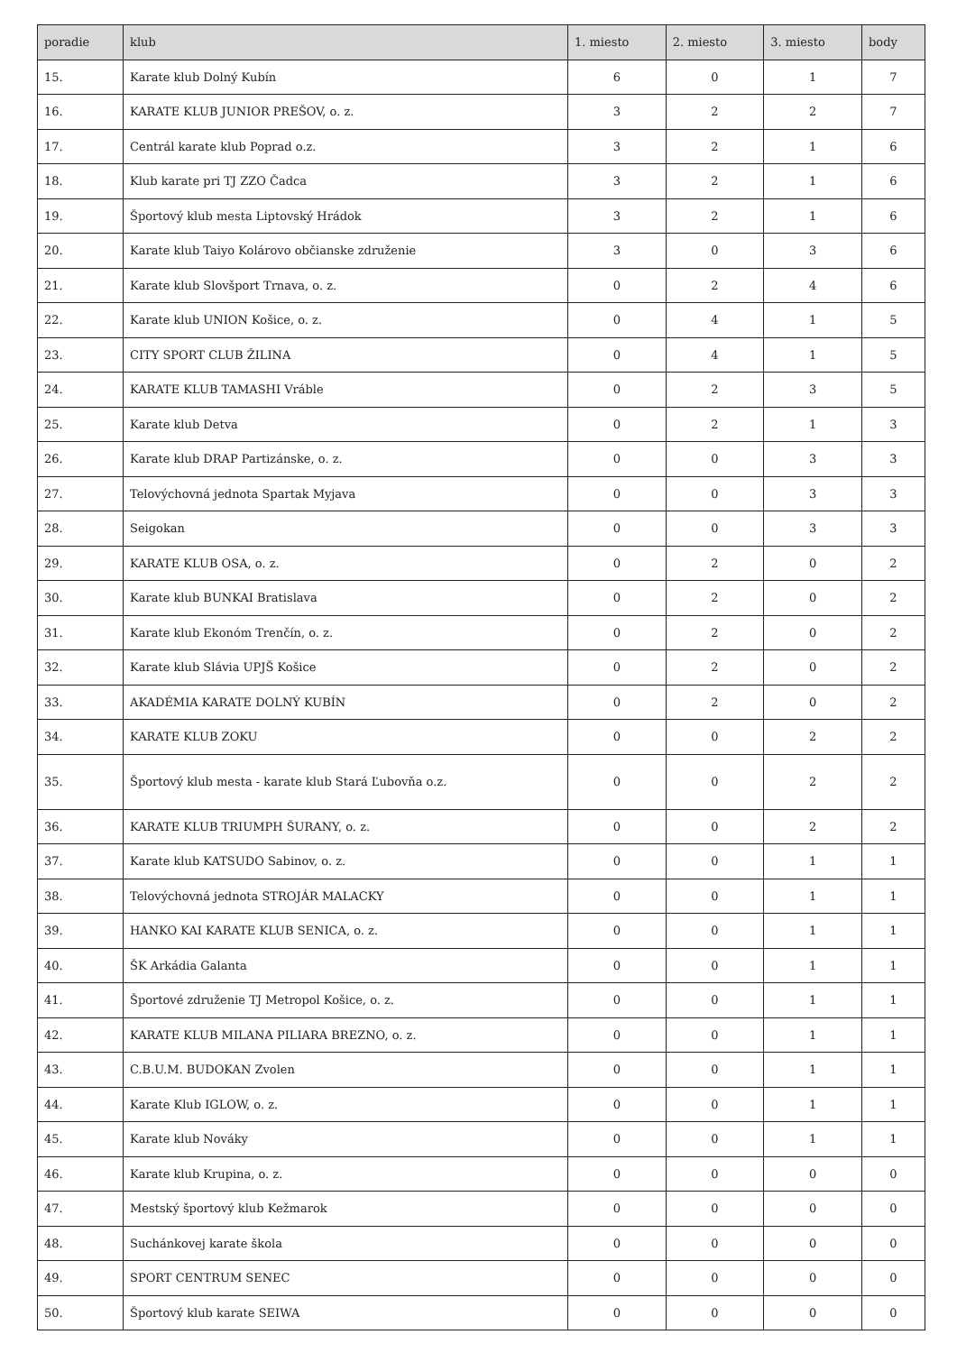| poradie | klub | 1. miesto | 2. miesto | 3. miesto | body |
| --- | --- | --- | --- | --- | --- |
| 15. | Karate klub Dolný Kubín | 6 | 0 | 1 | 7 |
| 16. | KARATE KLUB JUNIOR PREŠOV, o. z. | 3 | 2 | 2 | 7 |
| 17. | Centrál karate klub Poprad o.z. | 3 | 2 | 1 | 6 |
| 18. | Klub karate pri TJ ZZO Čadca | 3 | 2 | 1 | 6 |
| 19. | Športový klub mesta Liptovský Hrádok | 3 | 2 | 1 | 6 |
| 20. | Karate klub Taiyo Kolárovo občianske združenie | 3 | 0 | 3 | 6 |
| 21. | Karate klub Slovšport Trnava, o. z. | 0 | 2 | 4 | 6 |
| 22. | Karate klub UNION Košice, o. z. | 0 | 4 | 1 | 5 |
| 23. | CITY SPORT CLUB ŽILINA | 0 | 4 | 1 | 5 |
| 24. | KARATE KLUB TAMASHI Vráble | 0 | 2 | 3 | 5 |
| 25. | Karate klub Detva | 0 | 2 | 1 | 3 |
| 26. | Karate klub DRAP Partizánske, o. z. | 0 | 0 | 3 | 3 |
| 27. | Telovýchovná jednota Spartak Myjava | 0 | 0 | 3 | 3 |
| 28. | Seigokan | 0 | 0 | 3 | 3 |
| 29. | KARATE KLUB OSA, o. z. | 0 | 2 | 0 | 2 |
| 30. | Karate klub BUNKAI Bratislava | 0 | 2 | 0 | 2 |
| 31. | Karate klub Ekonóm Trenčín, o. z. | 0 | 2 | 0 | 2 |
| 32. | Karate klub Slávia UPJŠ Košice | 0 | 2 | 0 | 2 |
| 33. | AKADÉMIA KARATE DOLNÝ KUBÍN | 0 | 2 | 0 | 2 |
| 34. | KARATE KLUB ZOKU | 0 | 0 | 2 | 2 |
| 35. | Športový klub mesta - karate klub Stará Ľubovňa o.z. | 0 | 0 | 2 | 2 |
| 36. | KARATE KLUB TRIUMPH ŠURANY, o. z. | 0 | 0 | 2 | 2 |
| 37. | Karate klub KATSUDO Sabinov, o. z. | 0 | 0 | 1 | 1 |
| 38. | Telovýchovná jednota STROJÁR MALACKY | 0 | 0 | 1 | 1 |
| 39. | HANKO KAI KARATE KLUB SENICA, o. z. | 0 | 0 | 1 | 1 |
| 40. | ŠK Arkádia Galanta | 0 | 0 | 1 | 1 |
| 41. | Športové združenie TJ Metropol Košice, o. z. | 0 | 0 | 1 | 1 |
| 42. | KARATE KLUB MILANA PILIARA BREZNO, o. z. | 0 | 0 | 1 | 1 |
| 43. | C.B.U.M. BUDOKAN Zvolen | 0 | 0 | 1 | 1 |
| 44. | Karate Klub IGLOW, o. z. | 0 | 0 | 1 | 1 |
| 45. | Karate klub Nováky | 0 | 0 | 1 | 1 |
| 46. | Karate klub Krupina, o. z. | 0 | 0 | 0 | 0 |
| 47. | Mestský športový klub Kežmarok | 0 | 0 | 0 | 0 |
| 48. | Suchánkovej karate škola | 0 | 0 | 0 | 0 |
| 49. | SPORT CENTRUM SENEC | 0 | 0 | 0 | 0 |
| 50. | Športový klub karate SEIWA | 0 | 0 | 0 | 0 |